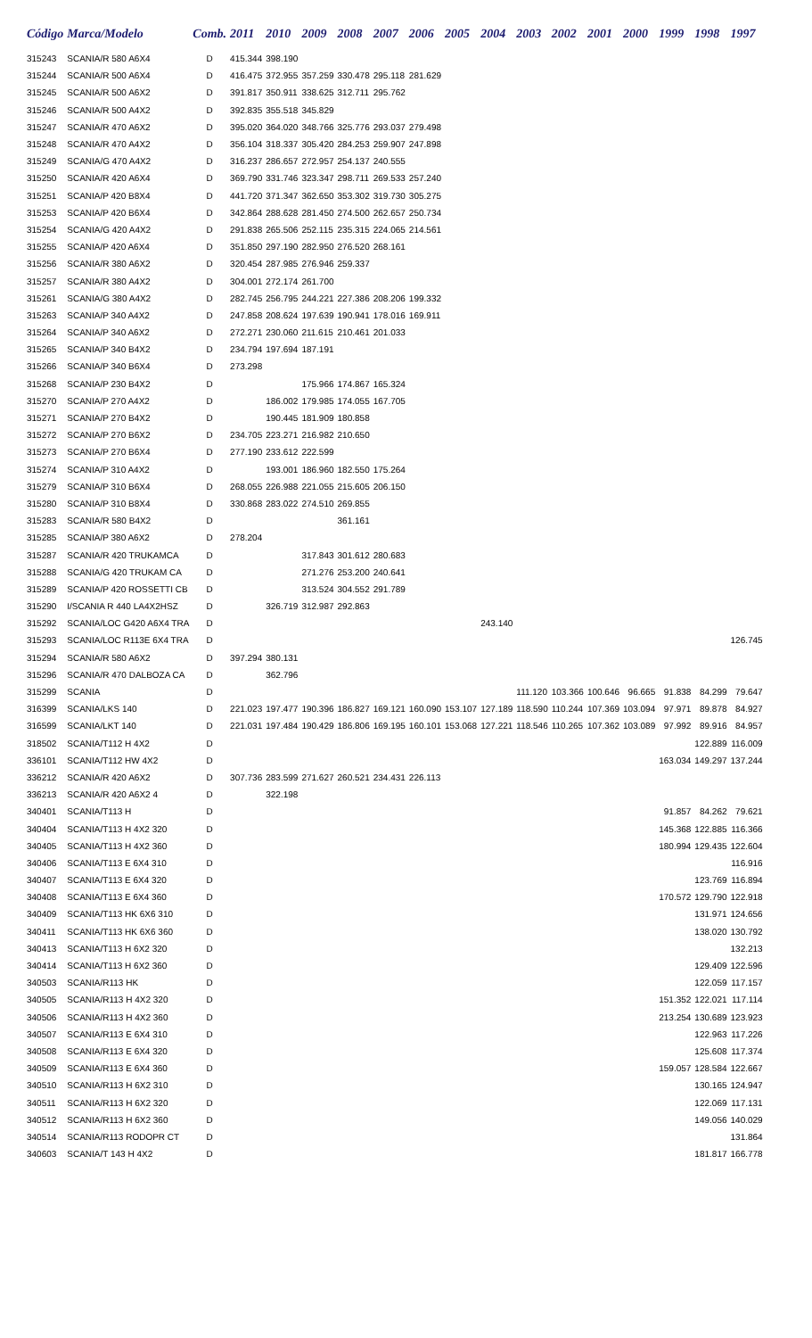| Código | Marca/Modelo | Comb. | 2011 | 2010 | 2009 | 2008 | 2007 | 2006 | 2005 | 2004 | 2003 | 2002 | 2001 | 2000 | 1999 | 1998 | 1997 |
| --- | --- | --- | --- | --- | --- | --- | --- | --- | --- | --- | --- | --- | --- | --- | --- | --- | --- |
| 315243 | SCANIA/R 580 A6X4 | D | 415.344 | 398.190 | | | | | | | | | | | | | |
| 315244 | SCANIA/R 500 A6X4 | D | 416.475 | 372.955 | 357.259 | 330.478 | 295.118 | 281.629 | | | | | | | | | |
| 315245 | SCANIA/R 500 A6X2 | D | 391.817 | 350.911 | 338.625 | 312.711 | 295.762 | | | | | | | | | | |
| 315246 | SCANIA/R 500 A4X2 | D | 392.835 | 355.518 | 345.829 | | | | | | | | | | | | |
| 315247 | SCANIA/R 470 A6X2 | D | 395.020 | 364.020 | 348.766 | 325.776 | 293.037 | 279.498 | | | | | | | | | |
| 315248 | SCANIA/R 470 A4X2 | D | 356.104 | 318.337 | 305.420 | 284.253 | 259.907 | 247.898 | | | | | | | | | |
| 315249 | SCANIA/G 470 A4X2 | D | 316.237 | 286.657 | 272.957 | 254.137 | 240.555 | | | | | | | | | | |
| 315250 | SCANIA/R 420 A6X4 | D | 369.790 | 331.746 | 323.347 | 298.711 | 269.533 | 257.240 | | | | | | | | | |
| 315251 | SCANIA/P 420 B8X4 | D | 441.720 | 371.347 | 362.650 | 353.302 | 319.730 | 305.275 | | | | | | | | | |
| 315253 | SCANIA/P 420 B6X4 | D | 342.864 | 288.628 | 281.450 | 274.500 | 262.657 | 250.734 | | | | | | | | | |
| 315254 | SCANIA/G 420 A4X2 | D | 291.838 | 265.506 | 252.115 | 235.315 | 224.065 | 214.561 | | | | | | | | | |
| 315255 | SCANIA/P 420 A6X4 | D | 351.850 | 297.190 | 282.950 | 276.520 | 268.161 | | | | | | | | | | |
| 315256 | SCANIA/R 380 A6X2 | D | 320.454 | 287.985 | 276.946 | 259.337 | | | | | | | | | | | |
| 315257 | SCANIA/R 380 A4X2 | D | 304.001 | 272.174 | 261.700 | | | | | | | | | | | | |
| 315261 | SCANIA/G 380 A4X2 | D | 282.745 | 256.795 | 244.221 | 227.386 | 208.206 | 199.332 | | | | | | | | | |
| 315263 | SCANIA/P 340 A4X2 | D | 247.858 | 208.624 | 197.639 | 190.941 | 178.016 | 169.911 | | | | | | | | | |
| 315264 | SCANIA/P 340 A6X2 | D | 272.271 | 230.060 | 211.615 | 210.461 | 201.033 | | | | | | | | | | |
| 315265 | SCANIA/P 340 B4X2 | D | 234.794 | 197.694 | 187.191 | | | | | | | | | | | | |
| 315266 | SCANIA/P 340 B6X4 | D | 273.298 | | | | | | | | | | | | | | |
| 315268 | SCANIA/P 230 B4X2 | D | | | 175.966 | 174.867 | 165.324 | | | | | | | | | | |
| 315270 | SCANIA/P 270 A4X2 | D | | 186.002 | 179.985 | 174.055 | 167.705 | | | | | | | | | | |
| 315271 | SCANIA/P 270 B4X2 | D | | 190.445 | 181.909 | 180.858 | | | | | | | | | | | |
| 315272 | SCANIA/P 270 B6X2 | D | 234.705 | 223.271 | 216.982 | 210.650 | | | | | | | | | | | |
| 315273 | SCANIA/P 270 B6X4 | D | 277.190 | 233.612 | 222.599 | | | | | | | | | | | | |
| 315274 | SCANIA/P 310 A4X2 | D | | 193.001 | 186.960 | 182.550 | 175.264 | | | | | | | | | | |
| 315279 | SCANIA/P 310 B6X4 | D | 268.055 | 226.988 | 221.055 | 215.605 | 206.150 | | | | | | | | | | |
| 315280 | SCANIA/P 310 B8X4 | D | 330.868 | 283.022 | 274.510 | 269.855 | | | | | | | | | | | |
| 315283 | SCANIA/R 580 B4X2 | D | | | | 361.161 | | | | | | | | | | | |
| 315285 | SCANIA/P 380 A6X2 | D | 278.204 | | | | | | | | | | | | | | |
| 315287 | SCANIA/R 420 TRUKAMCA | D | | | 317.843 | 301.612 | 280.683 | | | | | | | | | | |
| 315288 | SCANIA/G 420 TRUKAM CA | D | | | 271.276 | 253.200 | 240.641 | | | | | | | | | | |
| 315289 | SCANIA/P 420 ROSSETTI CB | D | | | 313.524 | 304.552 | 291.789 | | | | | | | | | | |
| 315290 | I/SCANIA R 440 LA4X2HSZ | D | | 326.719 | 312.987 | 292.863 | | | | | | | | | | | |
| 315292 | SCANIA/LOC G420 A6X4 TRA | D | | | | | | | | 243.140 | | | | | | | |
| 315293 | SCANIA/LOC R113E 6X4 TRA | D | | | | | | | | | | | | | | | 126.745 |
| 315294 | SCANIA/R 580 A6X2 | D | 397.294 | 380.131 | | | | | | | | | | | | | |
| 315296 | SCANIA/R 470 DALBOZA CA | D | | 362.796 | | | | | | | | | | | | | |
| 315299 | SCANIA | D | | | | | | | | | 111.120 | 103.366 | 100.646 | 96.665 | 91.838 | 84.299 | 79.647 |
| 316399 | SCANIA/LKS 140 | D | 221.023 | 197.477 | 190.396 | 186.827 | 169.121 | 160.090 | 153.107 | 127.189 | 118.590 | 110.244 | 107.369 | 103.094 | 97.971 | 89.878 | 84.927 |
| 316599 | SCANIA/LKT 140 | D | 221.031 | 197.484 | 190.429 | 186.806 | 169.195 | 160.101 | 153.068 | 127.221 | 118.546 | 110.265 | 107.362 | 103.089 | 97.992 | 89.916 | 84.957 |
| 318502 | SCANIA/T112 H 4X2 | D | | | | | | | | | | | | | | 122.889 | 116.009 |
| 336101 | SCANIA/T112 HW 4X2 | D | | | | | | | | | | | | | 163.034 | 149.297 | 137.244 |
| 336212 | SCANIA/R 420 A6X2 | D | 307.736 | 283.599 | 271.627 | 260.521 | 234.431 | 226.113 | | | | | | | | | |
| 336213 | SCANIA/R 420 A6X2 4 | D | | 322.198 | | | | | | | | | | | | | |
| 340401 | SCANIA/T113 H | D | | | | | | | | | | | | | 91.857 | 84.262 | 79.621 |
| 340404 | SCANIA/T113 H 4X2 320 | D | | | | | | | | | | | | | 145.368 | 122.885 | 116.366 |
| 340405 | SCANIA/T113 H 4X2 360 | D | | | | | | | | | | | | | 180.994 | 129.435 | 122.604 |
| 340406 | SCANIA/T113 E 6X4 310 | D | | | | | | | | | | | | | | | 116.916 |
| 340407 | SCANIA/T113 E 6X4 320 | D | | | | | | | | | | | | | | 123.769 | 116.894 |
| 340408 | SCANIA/T113 E 6X4 360 | D | | | | | | | | | | | | | 170.572 | 129.790 | 122.918 |
| 340409 | SCANIA/T113 HK 6X6 310 | D | | | | | | | | | | | | | | 131.971 | 124.656 |
| 340411 | SCANIA/T113 HK 6X6 360 | D | | | | | | | | | | | | | | 138.020 | 130.792 |
| 340413 | SCANIA/T113 H 6X2 320 | D | | | | | | | | | | | | | | | 132.213 |
| 340414 | SCANIA/T113 H 6X2 360 | D | | | | | | | | | | | | | | 129.409 | 122.596 |
| 340503 | SCANIA/R113 HK | D | | | | | | | | | | | | | | 122.059 | 117.157 |
| 340505 | SCANIA/R113 H 4X2 320 | D | | | | | | | | | | | | | 151.352 | 122.021 | 117.114 |
| 340506 | SCANIA/R113 H 4X2 360 | D | | | | | | | | | | | | | 213.254 | 130.689 | 123.923 |
| 340507 | SCANIA/R113 E 6X4 310 | D | | | | | | | | | | | | | | 122.963 | 117.226 |
| 340508 | SCANIA/R113 E 6X4 320 | D | | | | | | | | | | | | | | 125.608 | 117.374 |
| 340509 | SCANIA/R113 E 6X4 360 | D | | | | | | | | | | | | | 159.057 | 128.584 | 122.667 |
| 340510 | SCANIA/R113 H 6X2 310 | D | | | | | | | | | | | | | | 130.165 | 124.947 |
| 340511 | SCANIA/R113 H 6X2 320 | D | | | | | | | | | | | | | | 122.069 | 117.131 |
| 340512 | SCANIA/R113 H 6X2 360 | D | | | | | | | | | | | | | | 149.056 | 140.029 |
| 340514 | SCANIA/R113 RODOPR CT | D | | | | | | | | | | | | | | | 131.864 |
| 340603 | SCANIA/T 143 H 4X2 | D | | | | | | | | | | | | | | 181.817 | 166.778 |